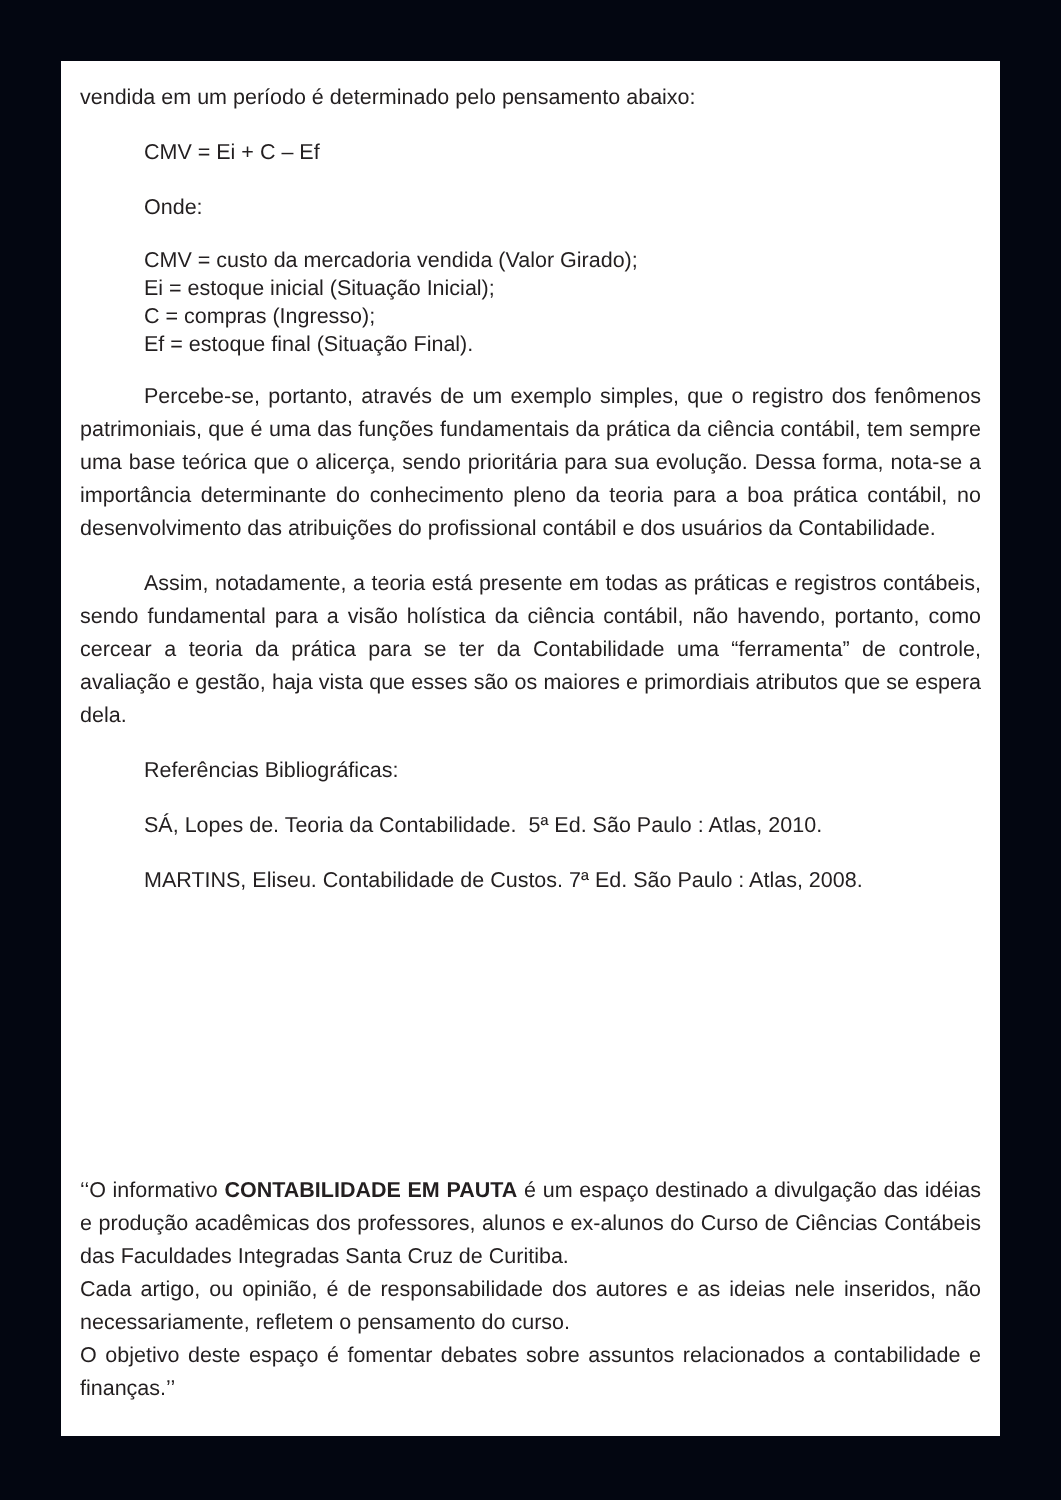vendida em um período é determinado pelo pensamento abaixo:
CMV = Ei + C – Ef
Onde:
CMV = custo da mercadoria vendida (Valor Girado);
Ei = estoque inicial (Situação Inicial);
C = compras (Ingresso);
Ef = estoque final (Situação Final).
Percebe-se, portanto, através de um exemplo simples, que o registro dos fenômenos patrimoniais, que é uma das funções fundamentais da prática da ciência contábil, tem sempre uma base teórica que o alicerça, sendo prioritária para sua evolução. Dessa forma, nota-se a importância determinante do conhecimento pleno da teoria para a boa prática contábil, no desenvolvimento das atribuições do profissional contábil e dos usuários da Contabilidade.
Assim, notadamente, a teoria está presente em todas as práticas e registros contábeis, sendo fundamental para a visão holística da ciência contábil, não havendo, portanto, como cercear a teoria da prática para se ter da Contabilidade uma “ferramenta” de controle, avaliação e gestão, haja vista que esses são os maiores e primordiais atributos que se espera dela.
Referências Bibliográficas:
SÁ, Lopes de. Teoria da Contabilidade. 5ª Ed. São Paulo : Atlas, 2010.
MARTINS, Eliseu. Contabilidade de Custos. 7ª Ed. São Paulo : Atlas, 2008.
‘‘O informativo CONTABILIDADE EM PAUTA é um espaço destinado a divulgação das idéias e produção acadêmicas dos professores, alunos e ex-alunos do Curso de Ciências Contábeis das Faculdades Integradas Santa Cruz de Curitiba.
Cada artigo, ou opinião, é de responsabilidade dos autores e as ideias nele inseridos, não necessariamente, refletem o pensamento do curso.
O objetivo deste espaço é fomentar debates sobre assuntos relacionados a contabilidade e finanças.’’